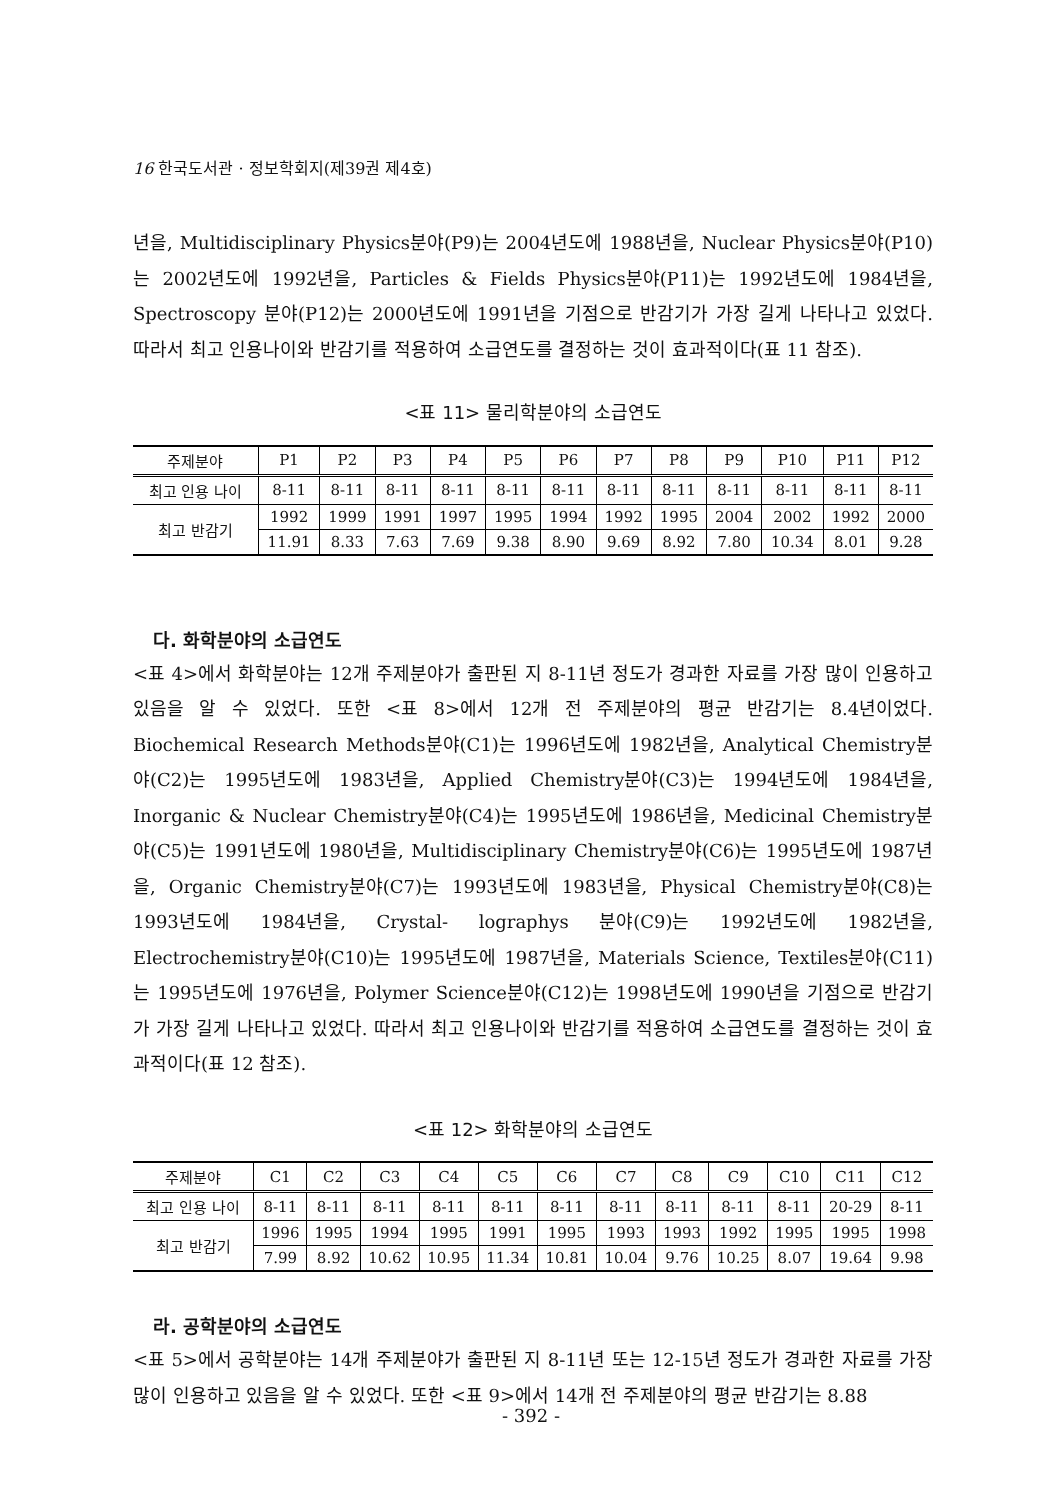16 한국도서관 · 정보학회지(제39권 제4호)
년을, Multidisciplinary Physics분야(P9)는 2004년도에 1988년을, Nuclear Physics분야(P10)는 2002년도에 1992년을, Particles & Fields Physics분야(P11)는 1992년도에 1984년을, Spectroscopy 분야(P12)는 2000년도에 1991년을 기점으로 반감기가 가장 길게 나타나고 있었다. 따라서 최고 인용나이와 반감기를 적용하여 소급연도를 결정하는 것이 효과적이다(표 11 참조).
<표 11> 물리학분야의 소급연도
| 주제분야 | P1 | P2 | P3 | P4 | P5 | P6 | P7 | P8 | P9 | P10 | P11 | P12 |
| --- | --- | --- | --- | --- | --- | --- | --- | --- | --- | --- | --- | --- |
| 최고 인용 나이 | 8-11 | 8-11 | 8-11 | 8-11 | 8-11 | 8-11 | 8-11 | 8-11 | 8-11 | 8-11 | 8-11 | 8-11 |
| 최고 반감기 | 1992 | 1999 | 1991 | 1997 | 1995 | 1994 | 1992 | 1995 | 2004 | 2002 | 1992 | 2000 |
| | 11.91 | 8.33 | 7.63 | 7.69 | 9.38 | 8.90 | 9.69 | 8.92 | 7.80 | 10.34 | 8.01 | 9.28 |
다. 화학분야의 소급연도
<표 4>에서 화학분야는 12개 주제분야가 출판된 지 8-11년 정도가 경과한 자료를 가장 많이 인용하고 있음을 알 수 있었다. 또한 <표 8>에서 12개 전 주제분야의 평균 반감기는 8.4년이었다. Biochemical Research Methods분야(C1)는 1996년도에 1982년을, Analytical Chemistry분야(C2)는 1995년도에 1983년을, Applied Chemistry분야(C3)는 1994년도에 1984년을, Inorganic & Nuclear Chemistry분야(C4)는 1995년도에 1986년을, Medicinal Chemistry분야(C5)는 1991년도에 1980년을, Multidisciplinary Chemistry분야(C6)는 1995년도에 1987년을, Organic Chemistry분야(C7)는 1993년도에 1983년을, Physical Chemistry분야(C8)는 1993년도에 1984년을, Crystal- lographys 분야(C9)는 1992년도에 1982년을, Electrochemistry분야(C10)는 1995년도에 1987년을, Materials Science, Textiles분야(C11)는 1995년도에 1976년을, Polymer Science분야(C12)는 1998년도에 1990년을 기점으로 반감기가 가장 길게 나타나고 있었다. 따라서 최고 인용나이와 반감기를 적용하여 소급연도를 결정하는 것이 효과적이다(표 12 참조).
<표 12> 화학분야의 소급연도
| 주제분야 | C1 | C2 | C3 | C4 | C5 | C6 | C7 | C8 | C9 | C10 | C11 | C12 |
| --- | --- | --- | --- | --- | --- | --- | --- | --- | --- | --- | --- | --- |
| 최고 인용 나이 | 8-11 | 8-11 | 8-11 | 8-11 | 8-11 | 8-11 | 8-11 | 8-11 | 8-11 | 8-11 | 20-29 | 8-11 |
| 최고 반감기 | 1996 | 1995 | 1994 | 1995 | 1991 | 1995 | 1993 | 1993 | 1992 | 1995 | 1995 | 1998 |
| | 7.99 | 8.92 | 10.62 | 10.95 | 11.34 | 10.81 | 10.04 | 9.76 | 10.25 | 8.07 | 19.64 | 9.98 |
라. 공학분야의 소급연도
<표 5>에서 공학분야는 14개 주제분야가 출판된 지 8-11년 또는 12-15년 정도가 경과한 자료를 가장 많이 인용하고 있음을 알 수 있었다. 또한 <표 9>에서 14개 전 주제분야의 평균 반감기는 8.88
- 392 -